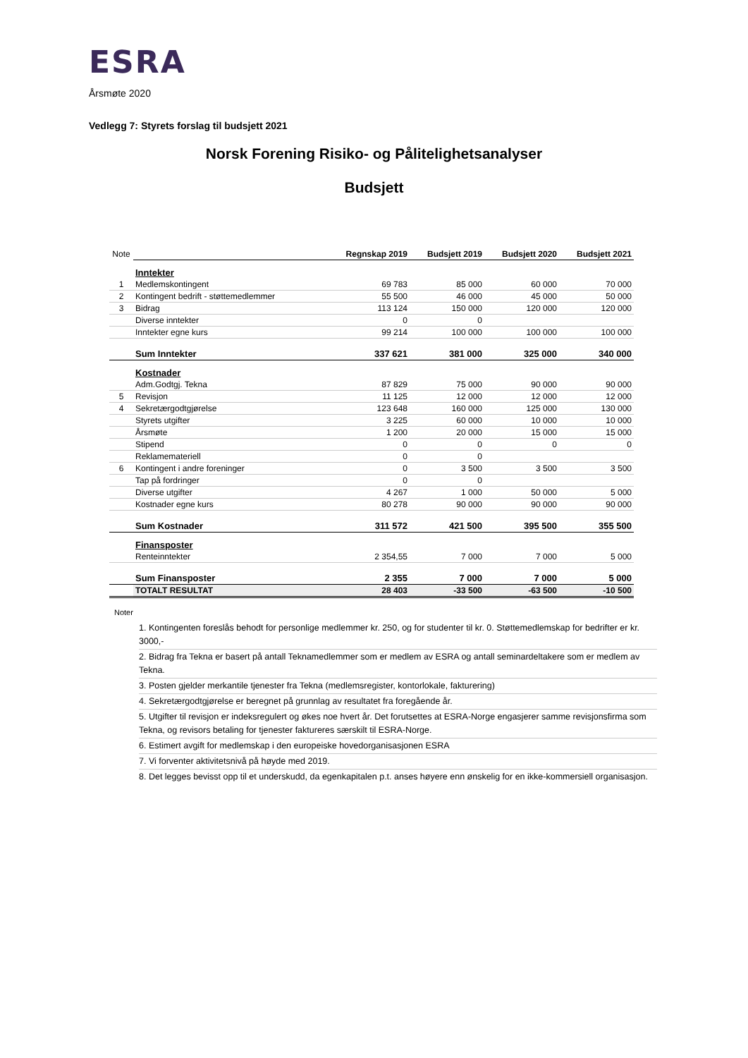ESRA
Årsmøte 2020
Vedlegg 7: Styrets forslag til budsjett 2021
Norsk Forening Risiko- og Pålitelighetsanalyser
Budsjett
| Note | | Regnskap 2019 | Budsjett 2019 | Budsjett 2020 | Budsjett 2021 |
| | Inntekter | | | | |
| 1 | Medlemskontingent | 69 783 | 85 000 | 60 000 | 70 000 |
| 2 | Kontingent bedrift - støttemedlemmer | 55 500 | 46 000 | 45 000 | 50 000 |
| 3 | Bidrag | 113 124 | 150 000 | 120 000 | 120 000 |
| | Diverse inntekter | 0 | 0 | | |
| | Inntekter egne kurs | 99 214 | 100 000 | 100 000 | 100 000 |
| | Sum Inntekter | 337 621 | 381 000 | 325 000 | 340 000 |
| | Kostnader | | | | |
| | Adm.Godtgj. Tekna | 87 829 | 75 000 | 90 000 | 90 000 |
| 5 | Revisjon | 11 125 | 12 000 | 12 000 | 12 000 |
| 4 | Sekretærgodtgjørelse | 123 648 | 160 000 | 125 000 | 130 000 |
| | Styrets utgifter | 3 225 | 60 000 | 10 000 | 10 000 |
| | Årsmøte | 1 200 | 20 000 | 15 000 | 15 000 |
| | Stipend | 0 | 0 | 0 | 0 |
| | Reklamemateriell | 0 | 0 | | |
| 6 | Kontingent i andre foreninger | 0 | 3 500 | 3 500 | 3 500 |
| | Tap på fordringer | 0 | 0 | | |
| | Diverse utgifter | 4 267 | 1 000 | 50 000 | 5 000 |
| | Kostnader egne kurs | 80 278 | 90 000 | 90 000 | 90 000 |
| | Sum Kostnader | 311 572 | 421 500 | 395 500 | 355 500 |
| | Finansposter | | | | |
| | Renteinntekter | 2 354,55 | 7 000 | 7 000 | 5 000 |
| | Sum Finansposter | 2 355 | 7 000 | 7 000 | 5 000 |
| | TOTALT RESULTAT | 28 403 | -33 500 | -63 500 | -10 500 |
Noter
1. Kontingenten foreslås behodt for personlige medlemmer kr. 250, og for studenter til kr. 0. Støttemedlemskap for bedrifter er kr. 3000,-
2. Bidrag fra Tekna er basert på antall Teknamedlemmer som er medlem av ESRA og antall seminardeltakere som er medlem av Tekna.
3. Posten gjelder merkantile tjenester fra Tekna (medlemsregister, kontorlokale, fakturering)
4. Sekretærgodtgjørelse er beregnet på grunnlag av resultatet fra foregående år.
5. Utgifter til revisjon er indeksregulert og økes noe hvert år. Det forutsettes at ESRA-Norge engasjerer samme revisjonsfirma som Tekna, og revisors betaling for tjenester faktureres særskilt til ESRA-Norge.
6. Estimert avgift for medlemskap i den europeiske hovedorganisasjonen ESRA
7. Vi forventer aktivitetsnivå på høyde med 2019.
8. Det legges bevisst opp til et underskudd, da egenkapitalen p.t. anses høyere enn ønskelig for en ikke-kommersiell organisasjon.